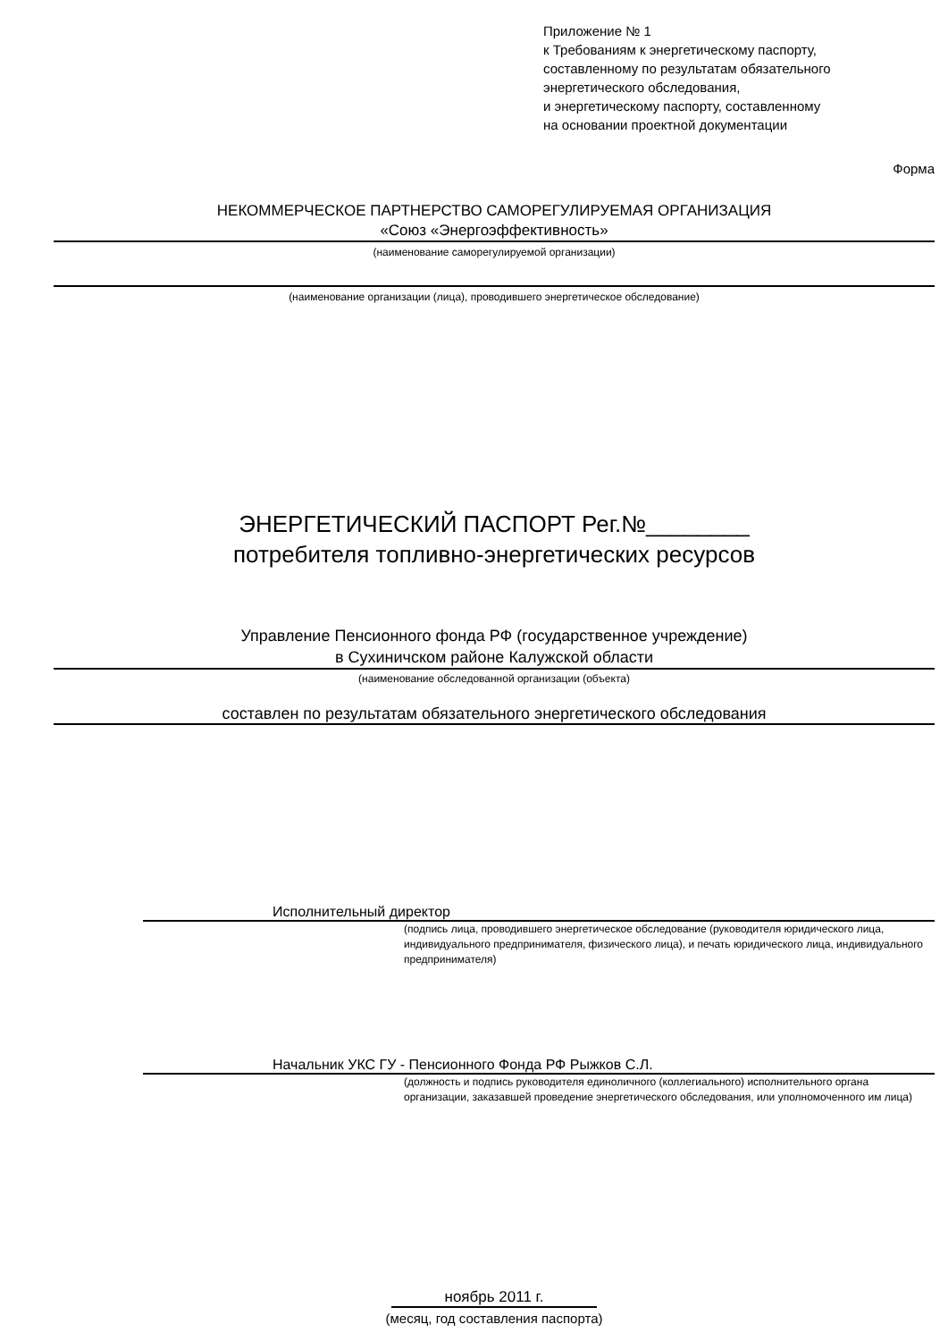Приложение № 1
к Требованиям к энергетическому паспорту,
составленному по результатам обязательного
энергетического обследования,
и энергетическому паспорту, составленному
на основании проектной документации
Форма
НЕКОММЕРЧЕСКОЕ ПАРТНЕРСТВО САМОРЕГУЛИРУЕМАЯ ОРГАНИЗАЦИЯ
«Союз «Энергоэффективность»
(наименование саморегулируемой организации)
(наименование организации (лица), проводившего энергетическое обследование)
ЭНЕРГЕТИЧЕСКИЙ ПАСПОРТ Рег.№________
потребителя топливно-энергетических ресурсов
Управление Пенсионного фонда РФ (государственное учреждение)
в Сухиничском районе Калужской области
(наименование обследованной организации (объекта)
составлен по результатам обязательного энергетического обследования
Исполнительный директор
(подпись лица, проводившего энергетическое обследование (руководителя юридического лица, индивидуального предпринимателя, физического лица), и печать юридического лица, индивидуального предпринимателя)
Начальник УКС ГУ - Пенсионного Фонда РФ Рыжков С.Л.
(должность и подпись руководителя единоличного (коллегиального) исполнительного органа организации, заказавшей проведение энергетического обследования, или уполномоченного им лица)
ноябрь 2011 г.
(месяц, год составления паспорта)